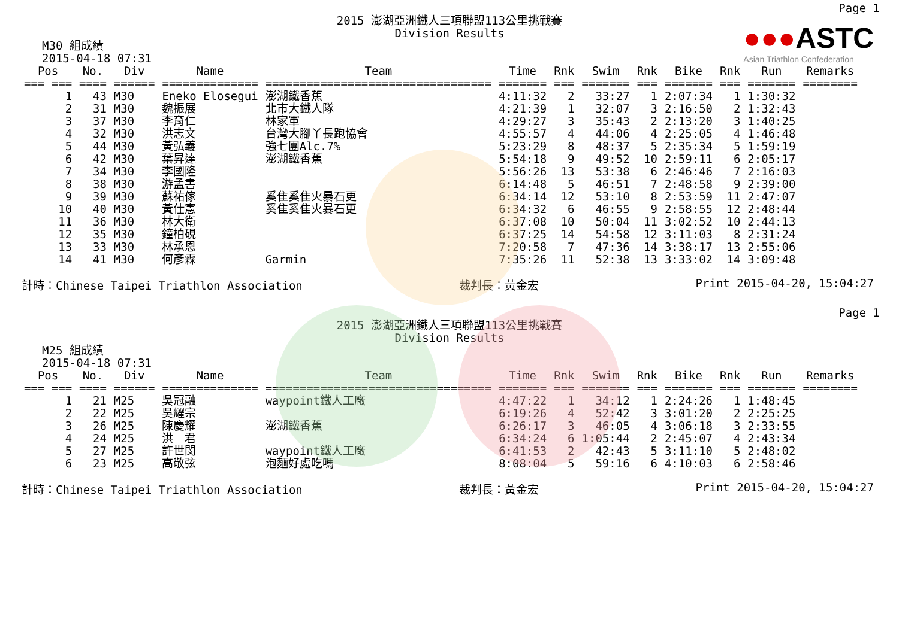●●●ASTC
Asian Triathlon Confederation
Page 1
2015 澎湖亞洲鐵人三項聯盟113公里挑戰賽
Division Results
M30 組成績
2015-04-18 07:31
| Pos | No. | Div | Name | Team | Time | Rnk | Swim | Rnk | Bike | Rnk | Run | Remarks |
| --- | --- | --- | --- | --- | --- | --- | --- | --- | --- | --- | --- | --- |
| === === | ==== | ====== | ============== | ================================= | ======= | === | ======= | === | ======= | === | ======= | ======== |
| 1 | 43 | M30 | Eneko Elosegui | 澎湖鐵香蕉 | 4:11:32 | 2 | 33:27 | 1 | 2:07:34 | 1 | 1:30:32 | |
| 2 | 31 | M30 | 魏振展 | 北市大鐵人隊 | 4:21:39 | 1 | 32:07 | 3 | 2:16:50 | 2 | 1:32:43 | |
| 3 | 37 | M30 | 李育仁 | 林家軍 | 4:29:27 | 3 | 35:43 | 2 | 2:13:20 | 3 | 1:40:25 | |
| 4 | 32 | M30 | 洪志文 | 台灣大腳丫長跑協會 | 4:55:57 | 4 | 44:06 | 4 | 2:25:05 | 4 | 1:46:48 | |
| 5 | 44 | M30 | 黃弘義 | 強七團Alc.7% | 5:23:29 | 8 | 48:37 | 5 | 2:35:34 | 5 | 1:59:19 | |
| 6 | 42 | M30 | 葉昇達 | 澎湖鐵香蕉 | 5:54:18 | 9 | 49:52 | 10 | 2:59:11 | 6 | 2:05:17 | |
| 7 | 34 | M30 | 李國隆 | | 5:56:26 | 13 | 53:38 | 6 | 2:46:46 | 7 | 2:16:03 | |
| 8 | 38 | M30 | 游孟書 | | 6:14:48 | 5 | 46:51 | 7 | 2:48:58 | 9 | 2:39:00 | |
| 9 | 39 | M30 | 蘇祐傢 | 奚隹奚隹火暴石更 | 6:34:14 | 12 | 53:10 | 8 | 2:53:59 | 11 | 2:47:07 | |
| 10 | 40 | M30 | 黃仕憲 | 奚隹奚隹火暴石更 | 6:34:32 | 6 | 46:55 | 9 | 2:58:55 | 12 | 2:48:44 | |
| 11 | 36 | M30 | 林大衛 | | 6:37:08 | 10 | 50:04 | 11 | 3:02:52 | 10 | 2:44:13 | |
| 12 | 35 | M30 | 鐘柏硯 | | 6:37:25 | 14 | 54:58 | 12 | 3:11:03 | 8 | 2:31:24 | |
| 13 | 33 | M30 | 林承恩 | | 7:20:58 | 7 | 47:36 | 14 | 3:38:17 | 13 | 2:55:06 | |
| 14 | 41 | M30 | 何彥霖 | Garmin | 7:35:26 | 11 | 52:38 | 13 | 3:33:02 | 14 | 3:09:48 | |
計時：Chinese Taipei Triathlon Association 裁判長：黃金宏 Print 2015-04-20, 15:04:27
Page 1
2015 澎湖亞洲鐵人三項聯盟113公里挑戰賽
Division Results
M25 組成績
2015-04-18 07:31
| Pos | No. | Div | Name | Team | Time | Rnk | Swim | Rnk | Bike | Rnk | Run | Remarks |
| --- | --- | --- | --- | --- | --- | --- | --- | --- | --- | --- | --- | --- |
| === === | ==== | ====== | ============== | ================================= | ======= | === | ======= | === | ======= | === | ======= | ======== |
| 1 | 21 | M25 | 吳冠融 | waypoint鐵人工廠 | 4:47:22 | 1 | 34:12 | 1 | 2:24:26 | 1 | 1:48:45 | |
| 2 | 22 | M25 | 吳耀宗 | | 6:19:26 | 4 | 52:42 | 3 | 3:01:20 | 2 | 2:25:25 | |
| 3 | 26 | M25 | 陳慶耀 | 澎湖鐵香蕉 | 6:26:17 | 3 | 46:05 | 4 | 3:06:18 | 3 | 2:33:55 | |
| 4 | 24 | M25 | 洪 君 | | 6:34:24 | 6 | 1:05:44 | 2 | 2:45:07 | 4 | 2:43:34 | |
| 5 | 27 | M25 | 許世閔 | waypoint鐵人工廠 | 6:41:53 | 2 | 42:43 | 5 | 3:11:10 | 5 | 2:48:02 | |
| 6 | 23 | M25 | 高敬弦 | 泡麵好處吃嗎 | 8:08:04 | 5 | 59:16 | 6 | 4:10:03 | 6 | 2:58:46 | |
計時：Chinese Taipei Triathlon Association 裁判長：黃金宏 Print 2015-04-20, 15:04:27